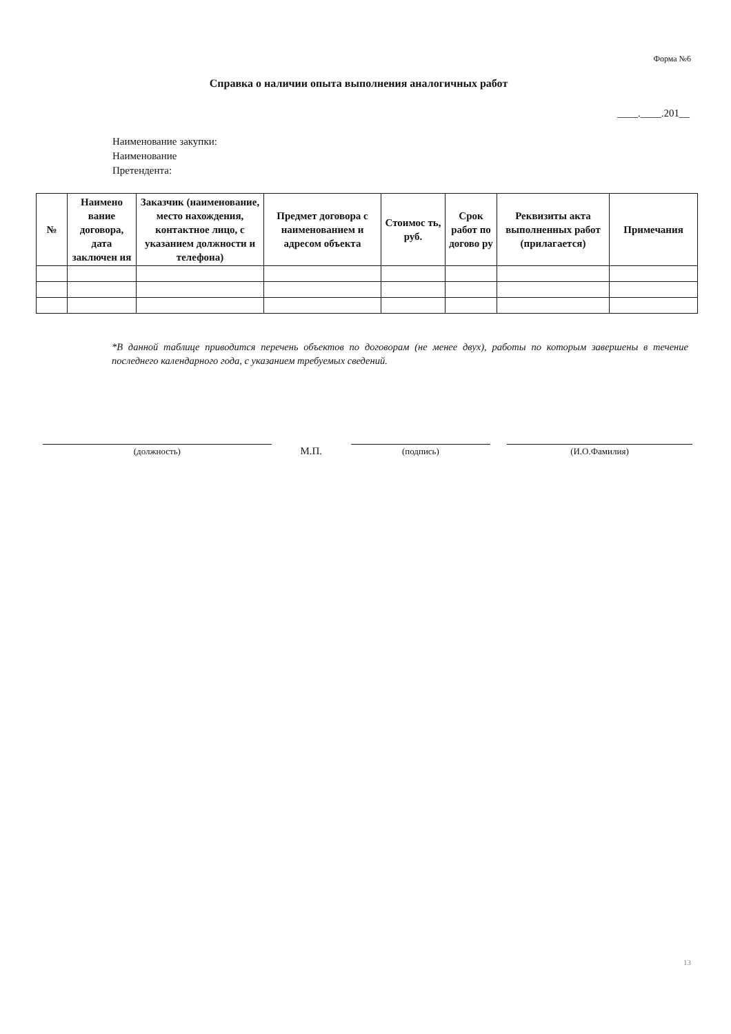Форма №6
Справка о наличии опыта выполнения аналогичных работ
____.____.201__
Наименование закупки:
Наименование
Претендента:
| № | Наимено вание договора, дата заключен ия | Заказчик (наименование, место нахождения, контактное лицо, с указанием должности и телефона) | Предмет договора с наименованием и адресом объекта | Стоимос ть, руб. | Срок работ по догово ру | Реквизиты акта выполненных работ (прилагается) | Примечания |
| --- | --- | --- | --- | --- | --- | --- | --- |
*В данной таблице приводится перечень объектов по договорам (не менее двух), работы по которым завершены в течение последнего календарного года, с указанием требуемых сведений.
(должность)
М.П.
(подпись) (И.О.Фамилия)
13